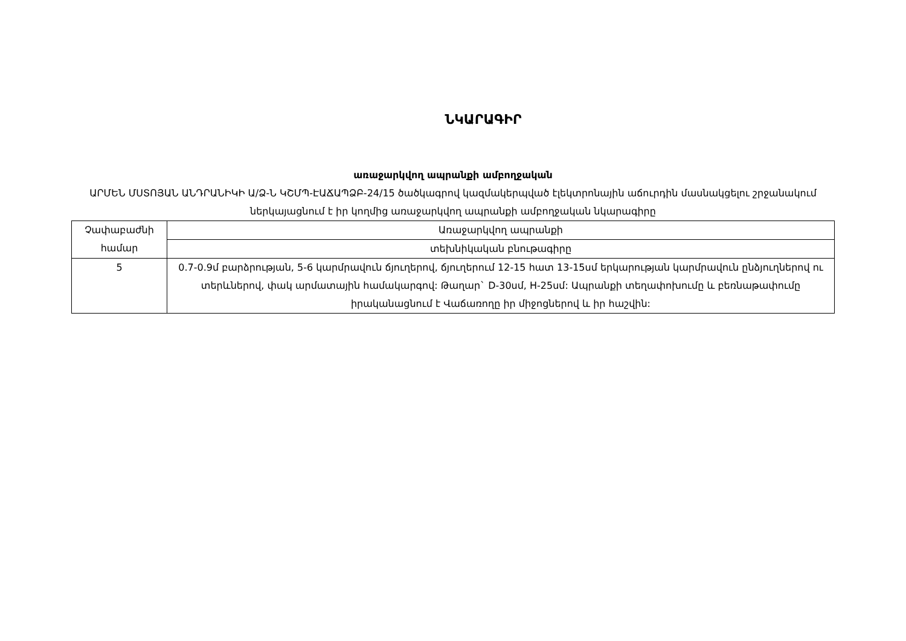ՆԿԱՐԱԳԻՐ
առաջարկվող ապրանքի ամբողջական
ԱՐՄԵՆ ՄՍՏՈՅԱՆ ԱՆԴՐԱՆԻԿԻ Ա/Ձ-Ն ԿՇՄՊ-ԷԱՃԱՊՁԲ-24/15 ծածկագրով կազմակերպված էլեկտրոնային աճուրդին մասնակցելու շրջանակում ներկայացնում է իր կողմից առաջարկվող ապրանքի ամբողջական նկարագիրը
| Չափաբաժնի համար | Առաջարկվող ապրանքի |
| | տեխնիկական բնութագիրը |
| 5 | 0.7-0.9մ բարձրության, 5-6 կարմրավուն ճյուղերով, ճյուղերում 12-15 հատ 13-15սմ երկարության կարմրավուն ընձյուղներով ու տերևներով, փակ արմատային համակարգով: Թաղար` D-30սմ, H-25սմ: Ապրանքի տեղափոխումը և բեռնաթափումը իրականացնում է Վաճառողը իր միջոցներով և իր հաշվին: |